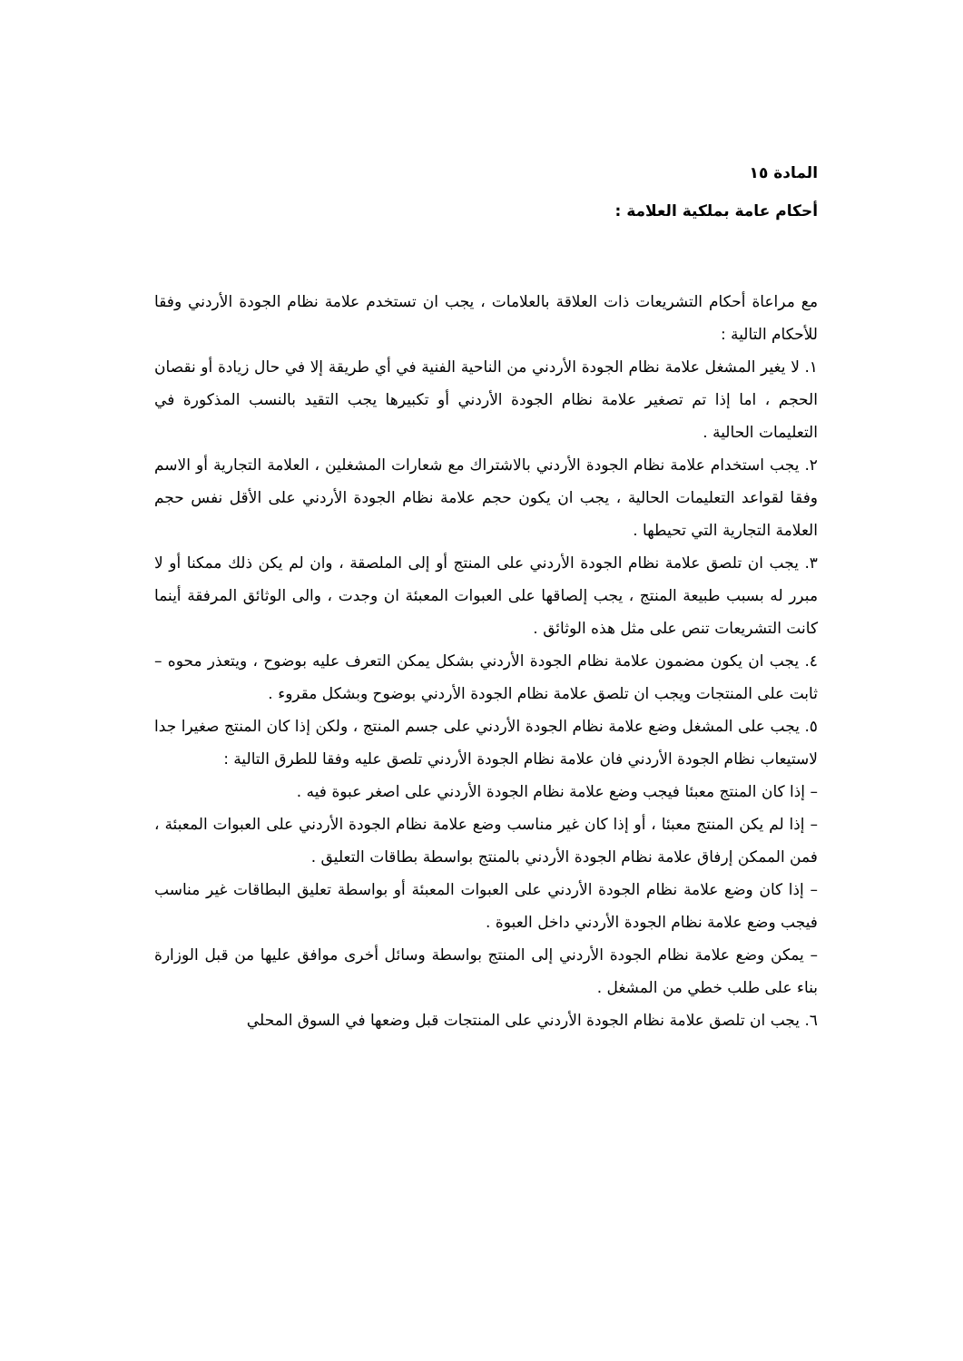المادة ١٥
أحكام عامة بملكية العلامة :
مع مراعاة أحكام التشريعات ذات العلاقة بالعلامات ، يجب ان تستخدم علامة نظام الجودة الأردني وفقا للأحكام التالية :
١. لا يغير المشغل علامة نظام الجودة الأردني من الناحية الفنية في أي طريقة إلا في حال زيادة أو نقصان الحجم ، اما إذا تم تصغير علامة نظام الجودة الأردني أو تكبيرها يجب التقيد بالنسب المذكورة في التعليمات الحالية .
٢. يجب استخدام علامة نظام الجودة الأردني بالاشتراك مع شعارات المشغلين ، العلامة التجارية أو الاسم وفقا لقواعد التعليمات الحالية ، يجب ان يكون حجم علامة نظام الجودة الأردني على الأقل نفس حجم العلامة التجارية التي تحيطها .
٣. يجب ان تلصق علامة نظام الجودة الأردني على المنتج أو إلى الملصقة ، وان لم يكن ذلك ممكنا أو لا مبرر له بسبب طبيعة المنتج ، يجب إلصاقها على العبوات المعبئة ان وجدت ، والى الوثائق المرفقة أينما كانت التشريعات تنص على مثل هذه الوثائق .
٤. يجب ان يكون مضمون علامة نظام الجودة الأردني بشكل يمكن التعرف عليه بوضوح ، ويتعذر محوه – ثابت على المنتجات ويجب ان تلصق علامة نظام الجودة الأردني بوضوح وبشكل مقروء .
٥. يجب على المشغل وضع علامة نظام الجودة الأردني على جسم المنتج ، ولكن إذا كان المنتج صغيرا جدا لاستيعاب نظام الجودة الأردني فان علامة نظام الجودة الأردني تلصق عليه وفقا للطرق التالية :
– إذا كان المنتج معبئا فيجب وضع علامة نظام الجودة الأردني على اصغر عبوة فيه .
– إذا لم يكن المنتج معبئا ، أو إذا كان غير مناسب وضع علامة نظام الجودة الأردني على العبوات المعبئة ، فمن الممكن إرفاق علامة نظام الجودة الأردني بالمنتج بواسطة بطاقات التعليق .
– إذا كان وضع علامة نظام الجودة الأردني على العبوات المعبئة أو بواسطة تعليق البطاقات غير مناسب فيجب وضع علامة نظام الجودة الأردني داخل العبوة .
– يمكن وضع علامة نظام الجودة الأردني إلى المنتج بواسطة وسائل أخرى موافق عليها من قبل الوزارة بناء على طلب خطي من المشغل .
٦. يجب ان تلصق علامة نظام الجودة الأردني على المنتجات قبل وضعها في السوق المحلي